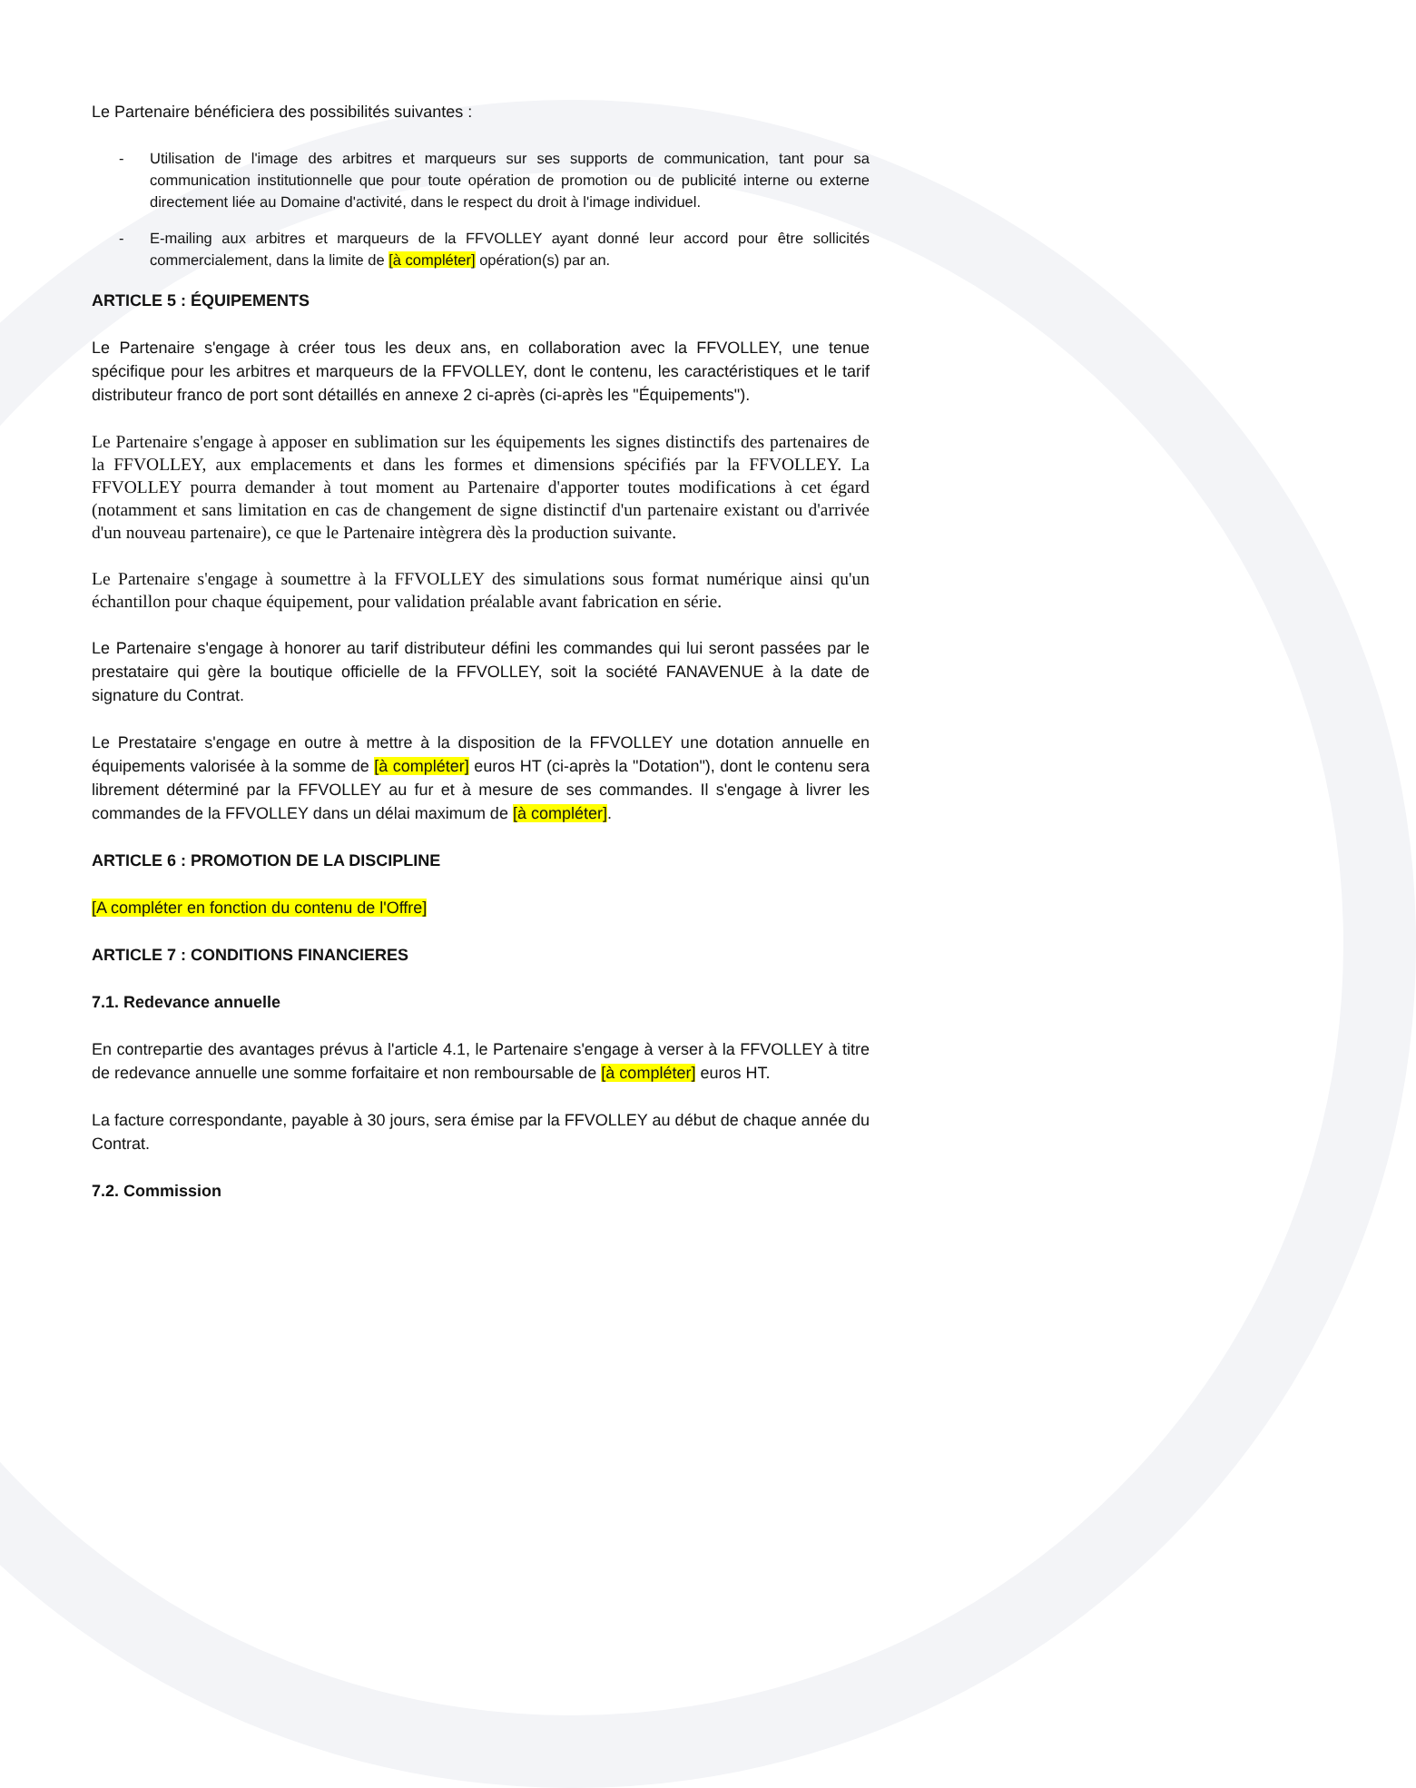Le Partenaire bénéficiera des possibilités suivantes :
- Utilisation de l'image des arbitres et marqueurs sur ses supports de communication, tant pour sa communication institutionnelle que pour toute opération de promotion ou de publicité interne ou externe directement liée au Domaine d'activité, dans le respect du droit à l'image individuel.
- E-mailing aux arbitres et marqueurs de la FFVOLLEY ayant donné leur accord pour être sollicités commercialement, dans la limite de [à compléter] opération(s) par an.
ARTICLE 5 : ÉQUIPEMENTS
Le Partenaire s'engage à créer tous les deux ans, en collaboration avec la FFVOLLEY, une tenue spécifique pour les arbitres et marqueurs de la FFVOLLEY, dont le contenu, les caractéristiques et le tarif distributeur franco de port sont détaillés en annexe 2 ci-après (ci-après les "Équipements").
Le Partenaire s'engage à apposer en sublimation sur les équipements les signes distinctifs des partenaires de la FFVOLLEY, aux emplacements et dans les formes et dimensions spécifiés par la FFVOLLEY. La FFVOLLEY pourra demander à tout moment au Partenaire d'apporter toutes modifications à cet égard (notamment et sans limitation en cas de changement de signe distinctif d'un partenaire existant ou d'arrivée d'un nouveau partenaire), ce que le Partenaire intègrera dès la production suivante.
Le Partenaire s'engage à soumettre à la FFVOLLEY des simulations sous format numérique ainsi qu'un échantillon pour chaque équipement, pour validation préalable avant fabrication en série.
Le Partenaire s'engage à honorer au tarif distributeur défini les commandes qui lui seront passées par le prestataire qui gère la boutique officielle de la FFVOLLEY, soit la société FANAVENUE à la date de signature du Contrat.
Le Prestataire s'engage en outre à mettre à la disposition de la FFVOLLEY une dotation annuelle en équipements valorisée à la somme de [à compléter] euros HT (ci-après la "Dotation"), dont le contenu sera librement déterminé par la FFVOLLEY au fur et à mesure de ses commandes. Il s'engage à livrer les commandes de la FFVOLLEY dans un délai maximum de [à compléter].
ARTICLE 6 : PROMOTION DE LA DISCIPLINE
[A compléter en fonction du contenu de l'Offre]
ARTICLE 7 : CONDITIONS FINANCIERES
7.1. Redevance annuelle
En contrepartie des avantages prévus à l'article 4.1, le Partenaire s'engage à verser à la FFVOLLEY à titre de redevance annuelle une somme forfaitaire et non remboursable de [à compléter] euros HT.
La facture correspondante, payable à 30 jours, sera émise par la FFVOLLEY au début de chaque année du Contrat.
7.2. Commission